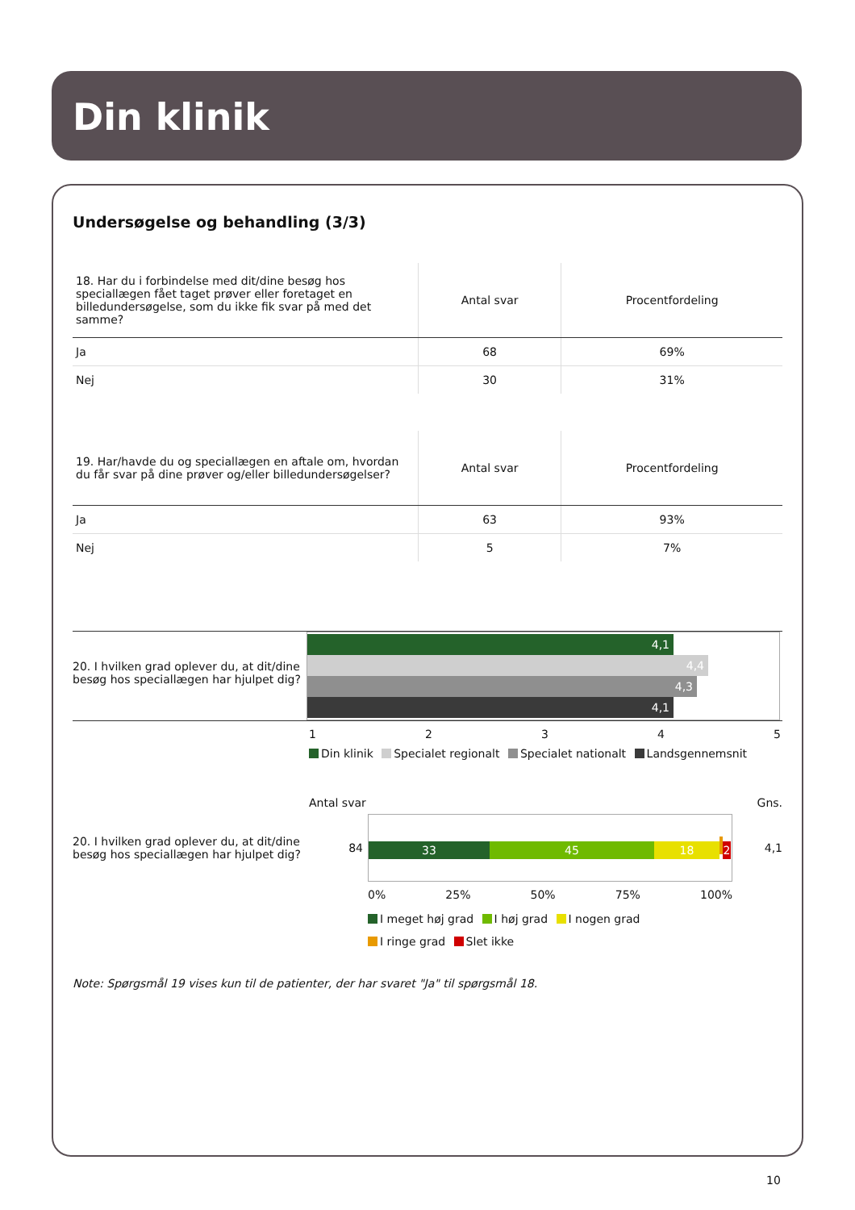Din klinik
Undersøgelse og behandling (3/3)
| 18. Har du i forbindelse med dit/dine besøg hos speciallægen fået taget prøver eller foretaget en billedundersøgelse, som du ikke fik svar på med det samme? | Antal svar | Procentfordeling |
| --- | --- | --- |
| Ja | 68 | 69% |
| Nej | 30 | 31% |
| 19. Har/havde du og speciallægen en aftale om, hvordan du får svar på dine prøver og/eller billedundersøgelser? | Antal svar | Procentfordeling |
| --- | --- | --- |
| Ja | 63 | 93% |
| Nej | 5 | 7% |
20. I hvilken grad oplever du, at dit/dine besøg hos speciallægen har hjulpet dig?
4,1
4,4
4,3
4,1
12345
Din klinik Specialet regionalt Specialet nationalt Landsgennemsnit
Antal svar Gns.
20. I hvilken grad oplever du, at dit/dine besøg hos speciallægen har hjulpet dig?
84
33 45 18 2
4,1
0% 25% 50% 75% 100%
I meget høj grad I høj grad I nogen grad
I ringe grad Slet ikke
Note: Spørgsmål 19 vises kun til de patienter, der har svaret "Ja" til spørgsmål 18.
10